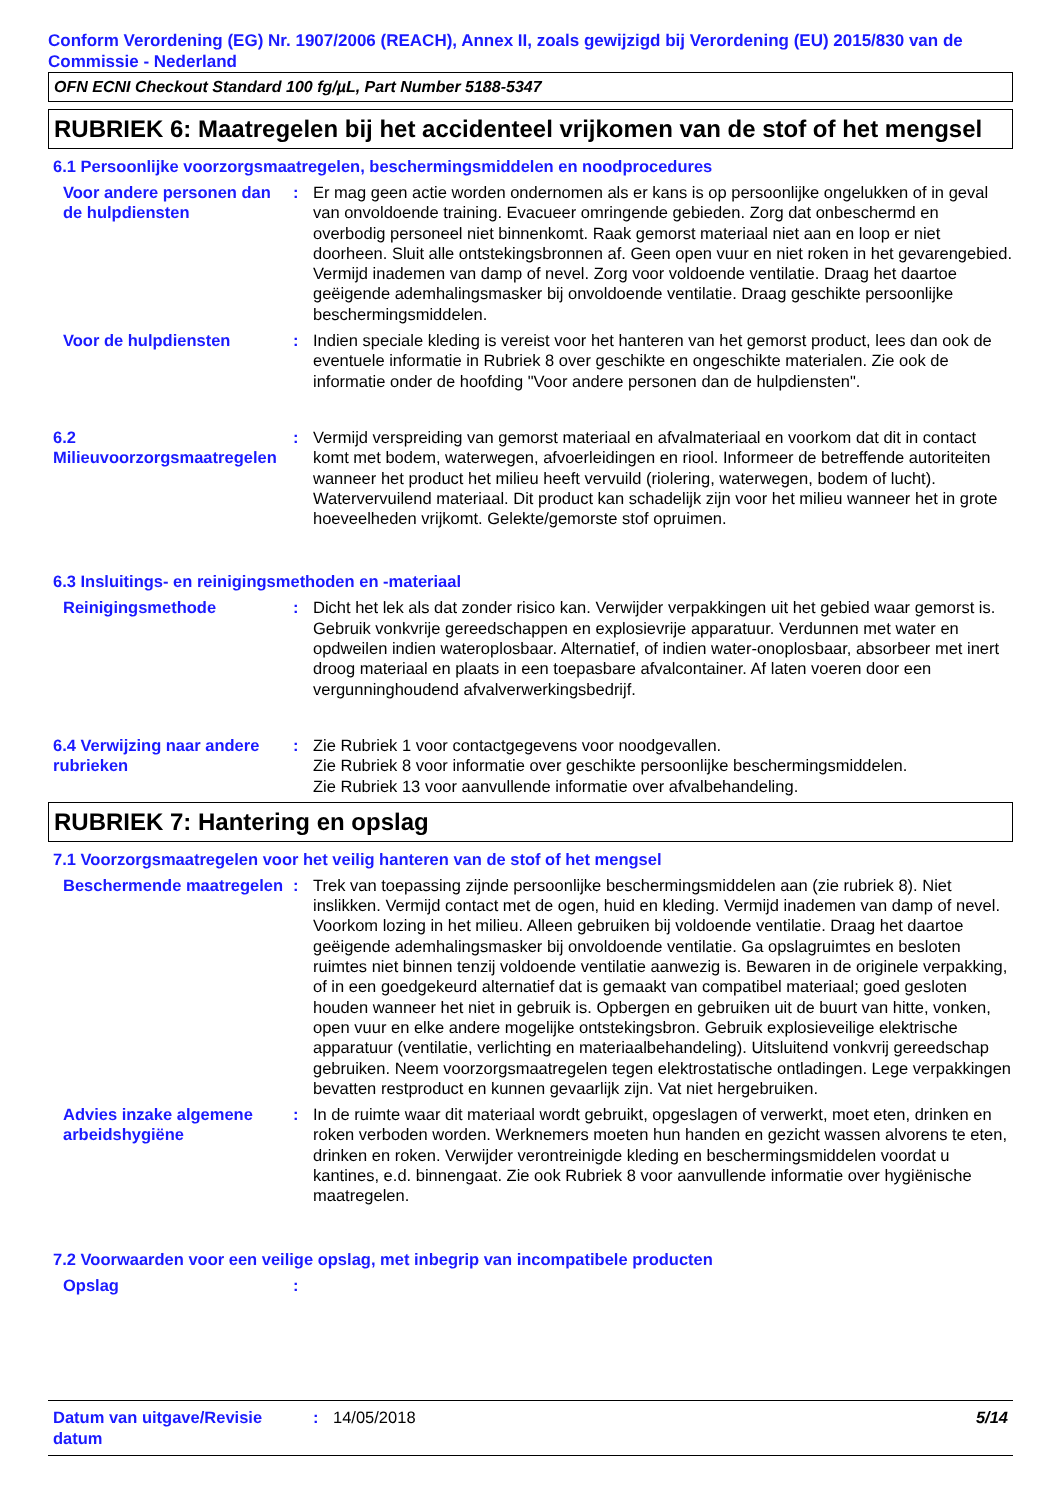Conform Verordening (EG) Nr. 1907/2006 (REACH), Annex II, zoals gewijzigd bij Verordening (EU) 2015/830 van de Commissie - Nederland
OFN ECNI Checkout Standard 100 fg/µL, Part Number 5188-5347
RUBRIEK 6: Maatregelen bij het accidenteel vrijkomen van de stof of het mengsel
6.1 Persoonlijke voorzorgsmaatregelen, beschermingsmiddelen en noodprocedures
Voor andere personen dan de hulpdiensten
: Er mag geen actie worden ondernomen als er kans is op persoonlijke ongelukken of in geval van onvoldoende training. Evacueer omringende gebieden. Zorg dat onbeschermd en overbodig personeel niet binnenkomt. Raak gemorst materiaal niet aan en loop er niet doorheen. Sluit alle ontstekingsbronnen af. Geen open vuur en niet roken in het gevarengebied. Vermijd inademen van damp of nevel. Zorg voor voldoende ventilatie. Draag het daartoe geëigende ademhalingsmasker bij onvoldoende ventilatie. Draag geschikte persoonlijke beschermingsmiddelen.
Voor de hulpdiensten : Indien speciale kleding is vereist voor het hanteren van het gemorst product, lees dan ook de eventuele informatie in Rubriek 8 over geschikte en ongeschikte materialen. Zie ook de informatie onder de hoofding "Voor andere personen dan de hulpdiensten".
6.2 Milieuvoorzorgsmaatregelen
: Vermijd verspreiding van gemorst materiaal en afvalmateriaal en voorkom dat dit in contact komt met bodem, waterwegen, afvoerleidingen en riool. Informeer de betreffende autoriteiten wanneer het product het milieu heeft vervuild (riolering, waterwegen, bodem of lucht). Watervervuilend materiaal. Dit product kan schadelijk zijn voor het milieu wanneer het in grote hoeveelheden vrijkomt. Gelekte/gemorste stof opruimen.
6.3 Insluitings- en reinigingsmethoden en -materiaal
Reinigingsmethode : Dicht het lek als dat zonder risico kan. Verwijder verpakkingen uit het gebied waar gemorst is. Gebruik vonkvrije gereedschappen en explosievrije apparatuur. Verdunnen met water en opdweilen indien wateroplosbaar. Alternatief, of indien water-onoplosbaar, absorbeer met inert droog materiaal en plaats in een toepasbare afvalcontainer. Af laten voeren door een vergunninghoudend afvalverwerkingsbedrijf.
6.4 Verwijzing naar andere rubrieken
: Zie Rubriek 1 voor contactgegevens voor noodgevallen.
Zie Rubriek 8 voor informatie over geschikte persoonlijke beschermingsmiddelen.
Zie Rubriek 13 voor aanvullende informatie over afvalbehandeling.
RUBRIEK 7: Hantering en opslag
7.1 Voorzorgsmaatregelen voor het veilig hanteren van de stof of het mengsel
Beschermende maatregelen
: Trek van toepassing zijnde persoonlijke beschermingsmiddelen aan (zie rubriek 8). Niet inslikken. Vermijd contact met de ogen, huid en kleding. Vermijd inademen van damp of nevel. Voorkom lozing in het milieu. Alleen gebruiken bij voldoende ventilatie. Draag het daartoe geëigende ademhalingsmasker bij onvoldoende ventilatie. Ga opslagruimtes en besloten ruimtes niet binnen tenzij voldoende ventilatie aanwezig is. Bewaren in de originele verpakking, of in een goedgekeurd alternatief dat is gemaakt van compatibel materiaal; goed gesloten houden wanneer het niet in gebruik is. Opbergen en gebruiken uit de buurt van hitte, vonken, open vuur en elke andere mogelijke ontstekingsbron. Gebruik explosieveilige elektrische apparatuur (ventilatie, verlichting en materiaalbehandeling). Uitsluitend vonkvrij gereedschap gebruiken. Neem voorzorgsmaatregelen tegen elektrostatische ontladingen. Lege verpakkingen bevatten restproduct en kunnen gevaarlijk zijn. Vat niet hergebruiken.
Advies inzake algemene arbeidshygiëne
: In de ruimte waar dit materiaal wordt gebruikt, opgeslagen of verwerkt, moet eten, drinken en roken verboden worden. Werknemers moeten hun handen en gezicht wassen alvorens te eten, drinken en roken. Verwijder verontreinigde kleding en beschermingsmiddelen voordat u kantines, e.d. binnengaat. Zie ook Rubriek 8 voor aanvullende informatie over hygiënische maatregelen.
7.2 Voorwaarden voor een veilige opslag, met inbegrip van incompatibele producten
Opslag :
Datum van uitgave/Revisie datum
: 14/05/2018 5/14